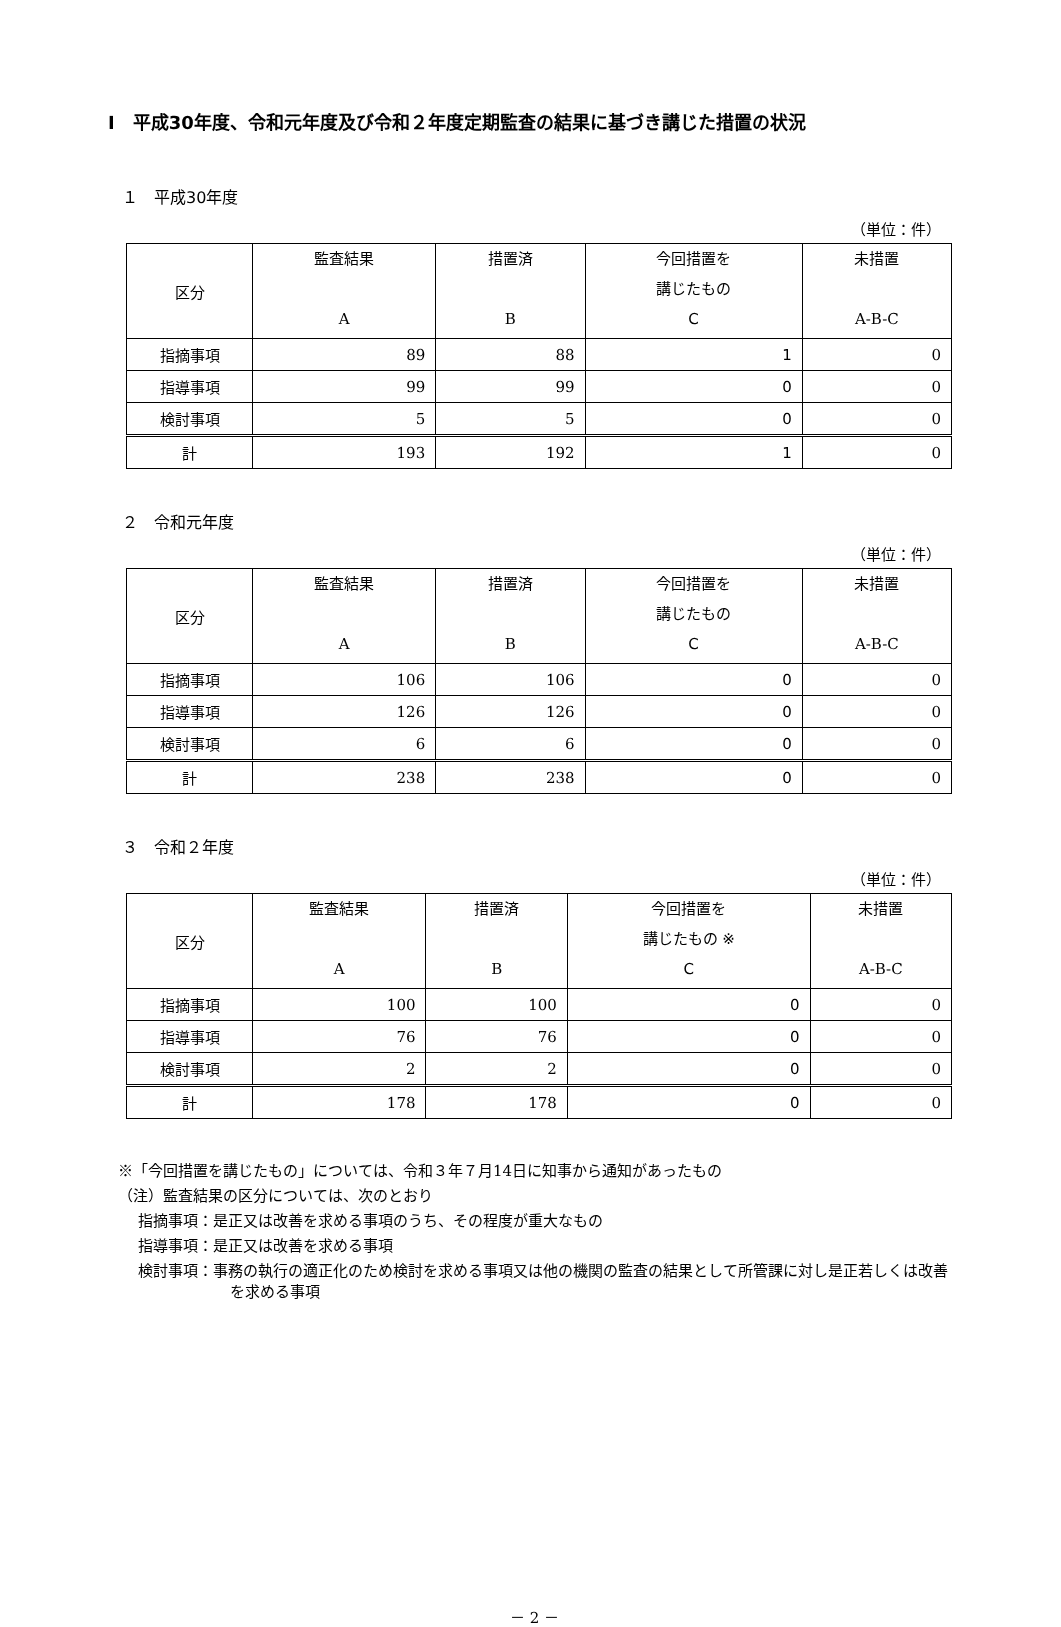Ⅰ　平成30年度、令和元年度及び令和２年度定期監査の結果に基づき講じた措置の状況
１　平成30年度
（単位：件）
| 区分 | 監査結果 A | 措置済 B | 今回措置を 講じたもの C | 未措置 A-B-C |
| --- | --- | --- | --- | --- |
| 指摘事項 | 89 | 88 | 1 | 0 |
| 指導事項 | 99 | 99 | 0 | 0 |
| 検討事項 | 5 | 5 | 0 | 0 |
| 計 | 193 | 192 | 1 | 0 |
２　令和元年度
（単位：件）
| 区分 | 監査結果 A | 措置済 B | 今回措置を 講じたもの C | 未措置 A-B-C |
| --- | --- | --- | --- | --- |
| 指摘事項 | 106 | 106 | 0 | 0 |
| 指導事項 | 126 | 126 | 0 | 0 |
| 検討事項 | 6 | 6 | 0 | 0 |
| 計 | 238 | 238 | 0 | 0 |
３　令和２年度
（単位：件）
| 区分 | 監査結果 A | 措置済 B | 今回措置を 講じたもの ※ C | 未措置 A-B-C |
| --- | --- | --- | --- | --- |
| 指摘事項 | 100 | 100 | 0 | 0 |
| 指導事項 | 76 | 76 | 0 | 0 |
| 検討事項 | 2 | 2 | 0 | 0 |
| 計 | 178 | 178 | 0 | 0 |
※「今回措置を講じたもの」については、令和３年７月14日に知事から通知があったもの
（注）監査結果の区分については、次のとおり
指摘事項：是正又は改善を求める事項のうち、その程度が重大なもの
指導事項：是正又は改善を求める事項
検討事項：事務の執行の適正化のため検討を求める事項又は他の機関の監査の結果として所管課に対し是正若しくは改善を求める事項
－ 2 －